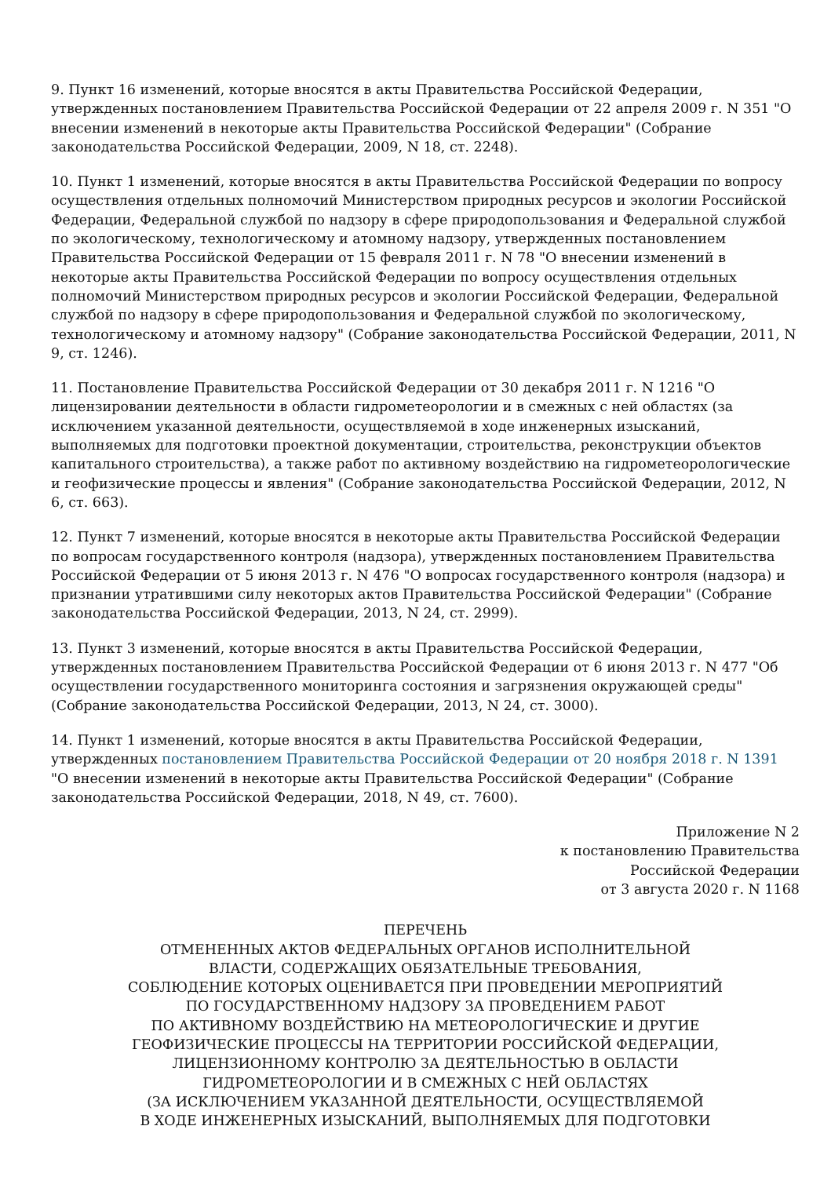9. Пункт 16 изменений, которые вносятся в акты Правительства Российской Федерации, утвержденных постановлением Правительства Российской Федерации от 22 апреля 2009 г. N 351 "О внесении изменений в некоторые акты Правительства Российской Федерации" (Собрание законодательства Российской Федерации, 2009, N 18, ст. 2248).
10. Пункт 1 изменений, которые вносятся в акты Правительства Российской Федерации по вопросу осуществления отдельных полномочий Министерством природных ресурсов и экологии Российской Федерации, Федеральной службой по надзору в сфере природопользования и Федеральной службой по экологическому, технологическому и атомному надзору, утвержденных постановлением Правительства Российской Федерации от 15 февраля 2011 г. N 78 "О внесении изменений в некоторые акты Правительства Российской Федерации по вопросу осуществления отдельных полномочий Министерством природных ресурсов и экологии Российской Федерации, Федеральной службой по надзору в сфере природопользования и Федеральной службой по экологическому, технологическому и атомному надзору" (Собрание законодательства Российской Федерации, 2011, N 9, ст. 1246).
11. Постановление Правительства Российской Федерации от 30 декабря 2011 г. N 1216 "О лицензировании деятельности в области гидрометеорологии и в смежных с ней областях (за исключением указанной деятельности, осуществляемой в ходе инженерных изысканий, выполняемых для подготовки проектной документации, строительства, реконструкции объектов капитального строительства), а также работ по активному воздействию на гидрометеорологические и геофизические процессы и явления" (Собрание законодательства Российской Федерации, 2012, N 6, ст. 663).
12. Пункт 7 изменений, которые вносятся в некоторые акты Правительства Российской Федерации по вопросам государственного контроля (надзора), утвержденных постановлением Правительства Российской Федерации от 5 июня 2013 г. N 476 "О вопросах государственного контроля (надзора) и признании утратившими силу некоторых актов Правительства Российской Федерации" (Собрание законодательства Российской Федерации, 2013, N 24, ст. 2999).
13. Пункт 3 изменений, которые вносятся в акты Правительства Российской Федерации, утвержденных постановлением Правительства Российской Федерации от 6 июня 2013 г. N 477 "Об осуществлении государственного мониторинга состояния и загрязнения окружающей среды" (Собрание законодательства Российской Федерации, 2013, N 24, ст. 3000).
14. Пункт 1 изменений, которые вносятся в акты Правительства Российской Федерации, утвержденных постановлением Правительства Российской Федерации от 20 ноября 2018 г. N 1391 "О внесении изменений в некоторые акты Правительства Российской Федерации" (Собрание законодательства Российской Федерации, 2018, N 49, ст. 7600).
Приложение N 2
к постановлению Правительства
Российской Федерации
от 3 августа 2020 г. N 1168
ПЕРЕЧЕНЬ
ОТМЕНЕННЫХ АКТОВ ФЕДЕРАЛЬНЫХ ОРГАНОВ ИСПОЛНИТЕЛЬНОЙ
ВЛАСТИ, СОДЕРЖАЩИХ ОБЯЗАТЕЛЬНЫЕ ТРЕБОВАНИЯ,
СОБЛЮДЕНИЕ КОТОРЫХ ОЦЕНИВАЕТСЯ ПРИ ПРОВЕДЕНИИ МЕРОПРИЯТИЙ
ПО ГОСУДАРСТВЕННОМУ НАДЗОРУ ЗА ПРОВЕДЕНИЕМ РАБОТ
ПО АКТИВНОМУ ВОЗДЕЙСТВИЮ НА МЕТЕОРОЛОГИЧЕСКИЕ И ДРУГИЕ
ГЕОФИЗИЧЕСКИЕ ПРОЦЕССЫ НА ТЕРРИТОРИИ РОССИЙСКОЙ ФЕДЕРАЦИИ,
ЛИЦЕНЗИОННОМУ КОНТРОЛЮ ЗА ДЕЯТЕЛЬНОСТЬЮ В ОБЛАСТИ
ГИДРОМЕТЕОРОЛОГИИ И В СМЕЖНЫХ С НЕЙ ОБЛАСТЯХ
(ЗА ИСКЛЮЧЕНИЕМ УКАЗАННОЙ ДЕЯТЕЛЬНОСТИ, ОСУЩЕСТВЛЯЕМОЙ
В ХОДЕ ИНЖЕНЕРНЫХ ИЗЫСКАНИЙ, ВЫПОЛНЯЕМЫХ ДЛЯ ПОДГОТОВКИ